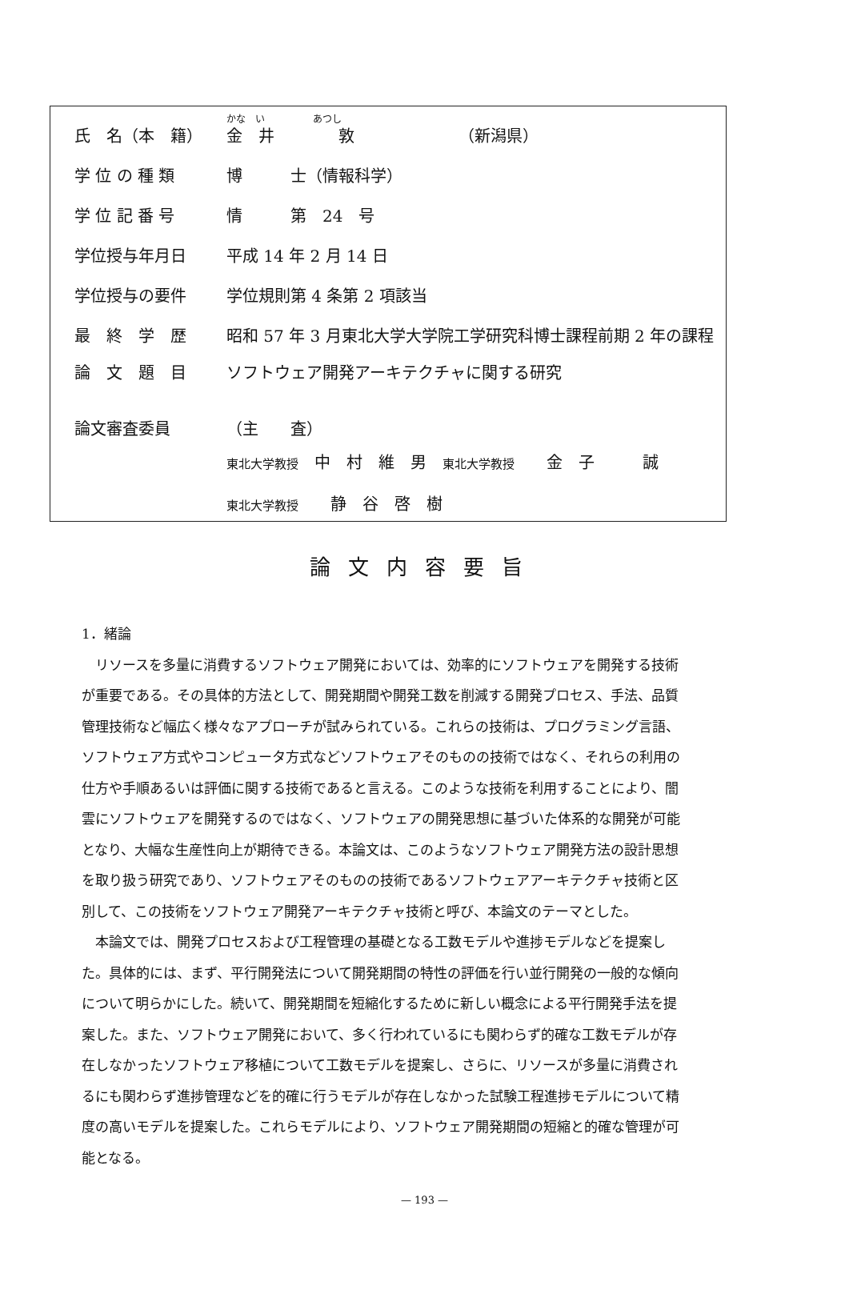かな　い　　　　　あつし
| 氏 名（本 籍） | 金 井 敦 （新潟県） |
| 学 位 の 種 類 | 博 士（情報科学） |
| 学 位 記 番 号 | 情 第 24 号 |
| 学位授与年月日 | 平成 14 年 2 月 14 日 |
| 学位授与の要件 | 学位規則第 4 条第 2 項該当 |
| 最 終 学 歴 | 昭和 57 年 3 月東北大学大学院工学研究科博士課程前期 2 年の課程 |
| 論 文 題 目 | ソフトウェア開発アーキテクチャに関する研究 |
| 論文審査委員 | （主 査） |
| | 東北大学教授 中 村 維 男 東北大学教授 金 子 誠 |
| | 東北大学教授 静 谷 啓 樹 |
論文内容要旨
1．緒論
リソースを多量に消費するソフトウェア開発においては、効率的にソフトウェアを開発する技術が重要である。その具体的方法として、開発期間や開発工数を削減する開発プロセス、手法、品質管理技術など幅広く様々なアプローチが試みられている。これらの技術は、プログラミング言語、ソフトウェア方式やコンピュータ方式などソフトウェアそのものの技術ではなく、それらの利用の仕方や手順あるいは評価に関する技術であると言える。このような技術を利用することにより、闇雲にソフトウェアを開発するのではなく、ソフトウェアの開発思想に基づいた体系的な開発が可能となり、大幅な生産性向上が期待できる。本論文は、このようなソフトウェア開発方法の設計思想を取り扱う研究であり、ソフトウェアそのものの技術であるソフトウェアアーキテクチャ技術と区別して、この技術をソフトウェア開発アーキテクチャ技術と呼び、本論文のテーマとした。
本論文では、開発プロセスおよび工程管理の基礎となる工数モデルや進捗モデルなどを提案した。具体的には、まず、平行開発法について開発期間の特性の評価を行い並行開発の一般的な傾向について明らかにした。続いて、開発期間を短縮化するために新しい概念による平行開発手法を提案した。また、ソフトウェア開発において、多く行われているにも関わらず的確な工数モデルが存在しなかったソフトウェア移植について工数モデルを提案し、さらに、リソースが多量に消費されるにも関わらず進捗管理などを的確に行うモデルが存在しなかった試験工程進捗モデルについて精度の高いモデルを提案した。これらモデルにより、ソフトウェア開発期間の短縮と的確な管理が可能となる。
— 193 —